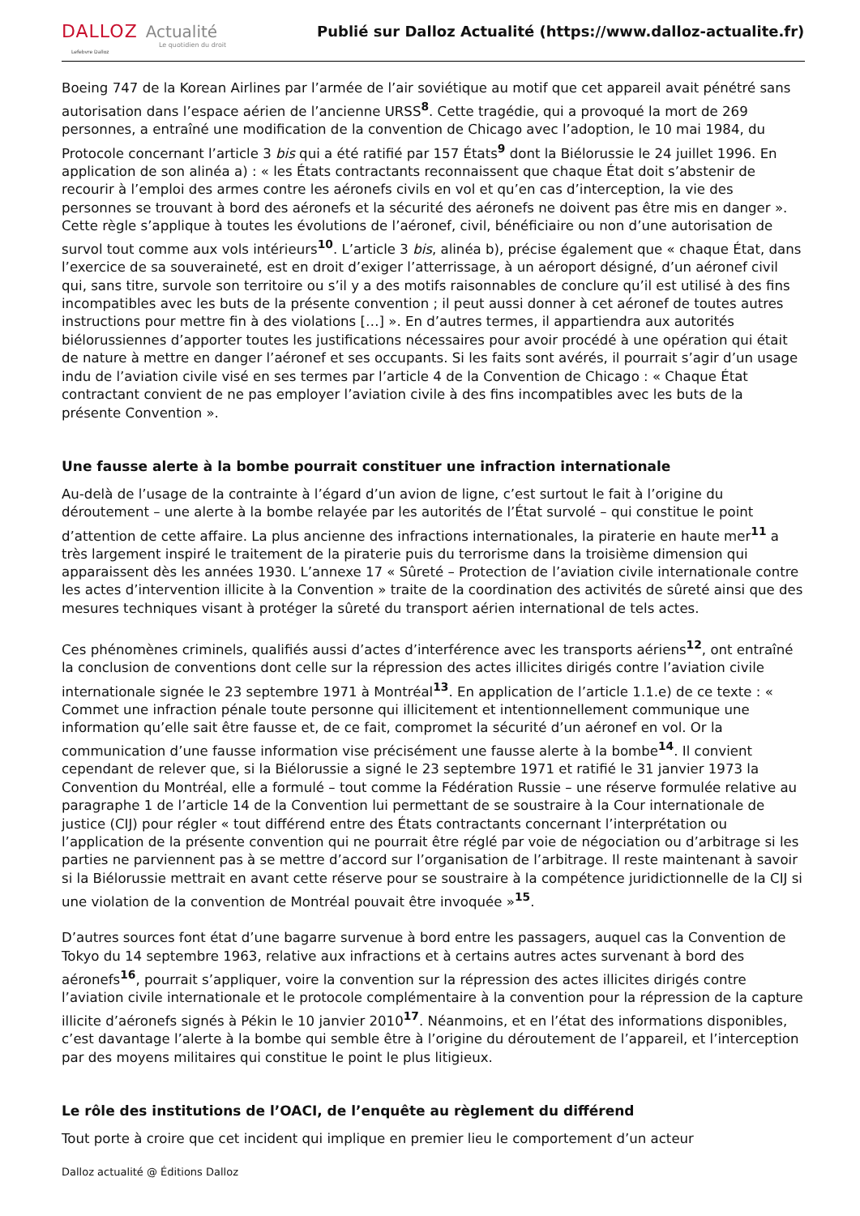DALLOZ Actualité
Le quotidien du droit
Lefebvre Dalloz
Publié sur Dalloz Actualité (https://www.dalloz-actualite.fr)
Boeing 747 de la Korean Airlines par l’armée de l’air soviétique au motif que cet appareil avait pénétré sans autorisation dans l’espace aérien de l’ancienne URSS<sup>8</sup>. Cette tragédie, qui a provoqué la mort de 269 personnes, a entraîné une modification de la convention de Chicago avec l’adoption, le 10 mai 1984, du Protocole concernant l’article 3 bis qui a été ratifié par 157 États<sup>9</sup> dont la Biélorussie le 24 juillet 1996. En application de son alinéa a) : « les États contractants reconnaissent que chaque État doit s’abstenir de recourir à l’emploi des armes contre les aéronefs civils en vol et qu’en cas d’interception, la vie des personnes se trouvant à bord des aéronefs et la sécurité des aéronefs ne doivent pas être mis en danger ». Cette règle s’applique à toutes les évolutions de l’aéronef, civil, bénéficiaire ou non d’une autorisation de survol tout comme aux vols intérieurs<sup>10</sup>. L’article 3 bis, alinéa b), précise également que « chaque État, dans l’exercice de sa souveraineté, est en droit d’exiger l’atterrissage, à un aéroport désigné, d’un aéronef civil qui, sans titre, survole son territoire ou s’il y a des motifs raisonnables de conclure qu’il est utilisé à des fins incompatibles avec les buts de la présente convention ; il peut aussi donner à cet aéronef de toutes autres instructions pour mettre fin à des violations […] ». En d’autres termes, il appartiendra aux autorités biélorussiennes d’apporter toutes les justifications nécessaires pour avoir procédé à une opération qui était de nature à mettre en danger l’aéronef et ses occupants. Si les faits sont avérés, il pourrait s’agir d’un usage indu de l’aviation civile visé en ses termes par l’article 4 de la Convention de Chicago : « Chaque État contractant convient de ne pas employer l’aviation civile à des fins incompatibles avec les buts de la présente Convention ».
Une fausse alerte à la bombe pourrait constituer une infraction internationale
Au-delà de l’usage de la contrainte à l’égard d’un avion de ligne, c’est surtout le fait à l’origine du déroutement – une alerte à la bombe relayée par les autorités de l’État survolé – qui constitue le point d’attention de cette affaire. La plus ancienne des infractions internationales, la piraterie en haute mer<sup>11</sup> a très largement inspiré le traitement de la piraterie puis du terrorisme dans la troisième dimension qui apparaissent dès les années 1930. L’annexe 17 « Sûreté – Protection de l’aviation civile internationale contre les actes d’intervention illicite à la Convention » traite de la coordination des activités de sûreté ainsi que des mesures techniques visant à protéger la sûreté du transport aérien international de tels actes.
Ces phénomènes criminels, qualifiés aussi d’actes d’interférence avec les transports aériens<sup>12</sup>, ont entraîné la conclusion de conventions dont celle sur la répression des actes illicites dirigés contre l’aviation civile internationale signée le 23 septembre 1971 à Montréal<sup>13</sup>. En application de l’article 1.1.e) de ce texte : « Commet une infraction pénale toute personne qui illicitement et intentionnellement communique une information qu’elle sait être fausse et, de ce fait, compromet la sécurité d’un aéronef en vol. Or la communication d’une fausse information vise précisément une fausse alerte à la bombe<sup>14</sup>. Il convient cependant de relever que, si la Biélorussie a signé le 23 septembre 1971 et ratifié le 31 janvier 1973 la Convention du Montréal, elle a formulé – tout comme la Fédération Russie – une réserve formulée relative au paragraphe 1 de l’article 14 de la Convention lui permettant de se soustraire à la Cour internationale de justice (CIJ) pour régler « tout différend entre des États contractants concernant l’interprétation ou l’application de la présente convention qui ne pourrait être réglé par voie de négociation ou d’arbitrage si les parties ne parviennent pas à se mettre d’accord sur l’organisation de l’arbitrage. Il reste maintenant à savoir si la Biélorussie mettrait en avant cette réserve pour se soustraire à la compétence juridictionnelle de la CIJ si une violation de la convention de Montréal pouvait être invoquée »<sup>15</sup>.
D’autres sources font état d’une bagarre survenue à bord entre les passagers, auquel cas la Convention de Tokyo du 14 septembre 1963, relative aux infractions et à certains autres actes survenant à bord des aéronefs<sup>16</sup>, pourrait s’appliquer, voire la convention sur la répression des actes illicites dirigés contre l’aviation civile internationale et le protocole complémentaire à la convention pour la répression de la capture illicite d’aéronefs signés à Pékin le 10 janvier 2010<sup>17</sup>. Néanmoins, et en l’état des informations disponibles, c’est davantage l’alerte à la bombe qui semble être à l’origine du déroutement de l’appareil, et l’interception par des moyens militaires qui constitue le point le plus litigieux.
Le rôle des institutions de l’OACI, de l’enquête au règlement du différend
Tout porte à croire que cet incident qui implique en premier lieu le comportement d’un acteur
Dalloz actualité @ Éditions Dalloz